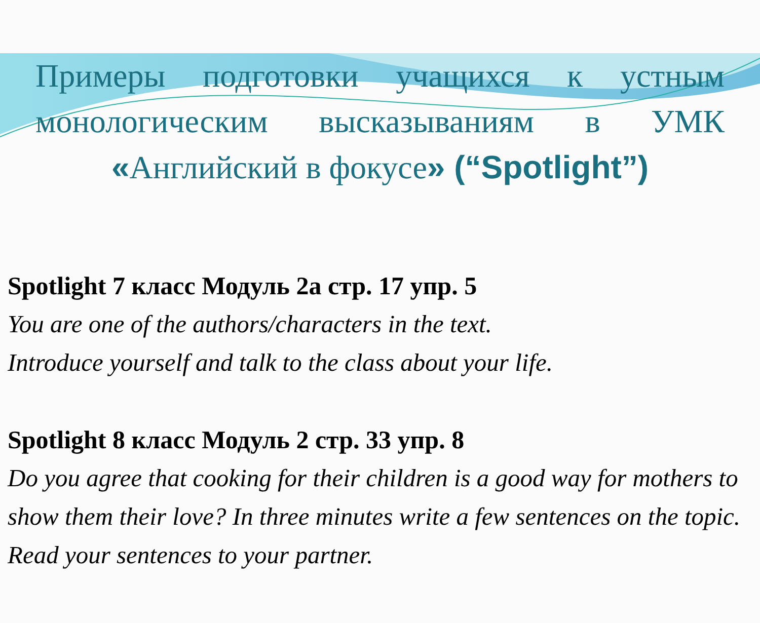Примеры подготовки учащихся к устным монологическим высказываниям в УМК «Английский в фокусе» (“Spotlight”)
Spotlight 7 класс Модуль 2а стр. 17 упр. 5
You are one of the authors/characters in the text.
Introduce yourself and talk to the class about your life.
Spotlight 8 класс Модуль 2 стр. 33 упр. 8
Do you agree that cooking for their children is a good way for mothers to show them their love? In three minutes write a few sentences on the topic. Read your sentences to your partner.